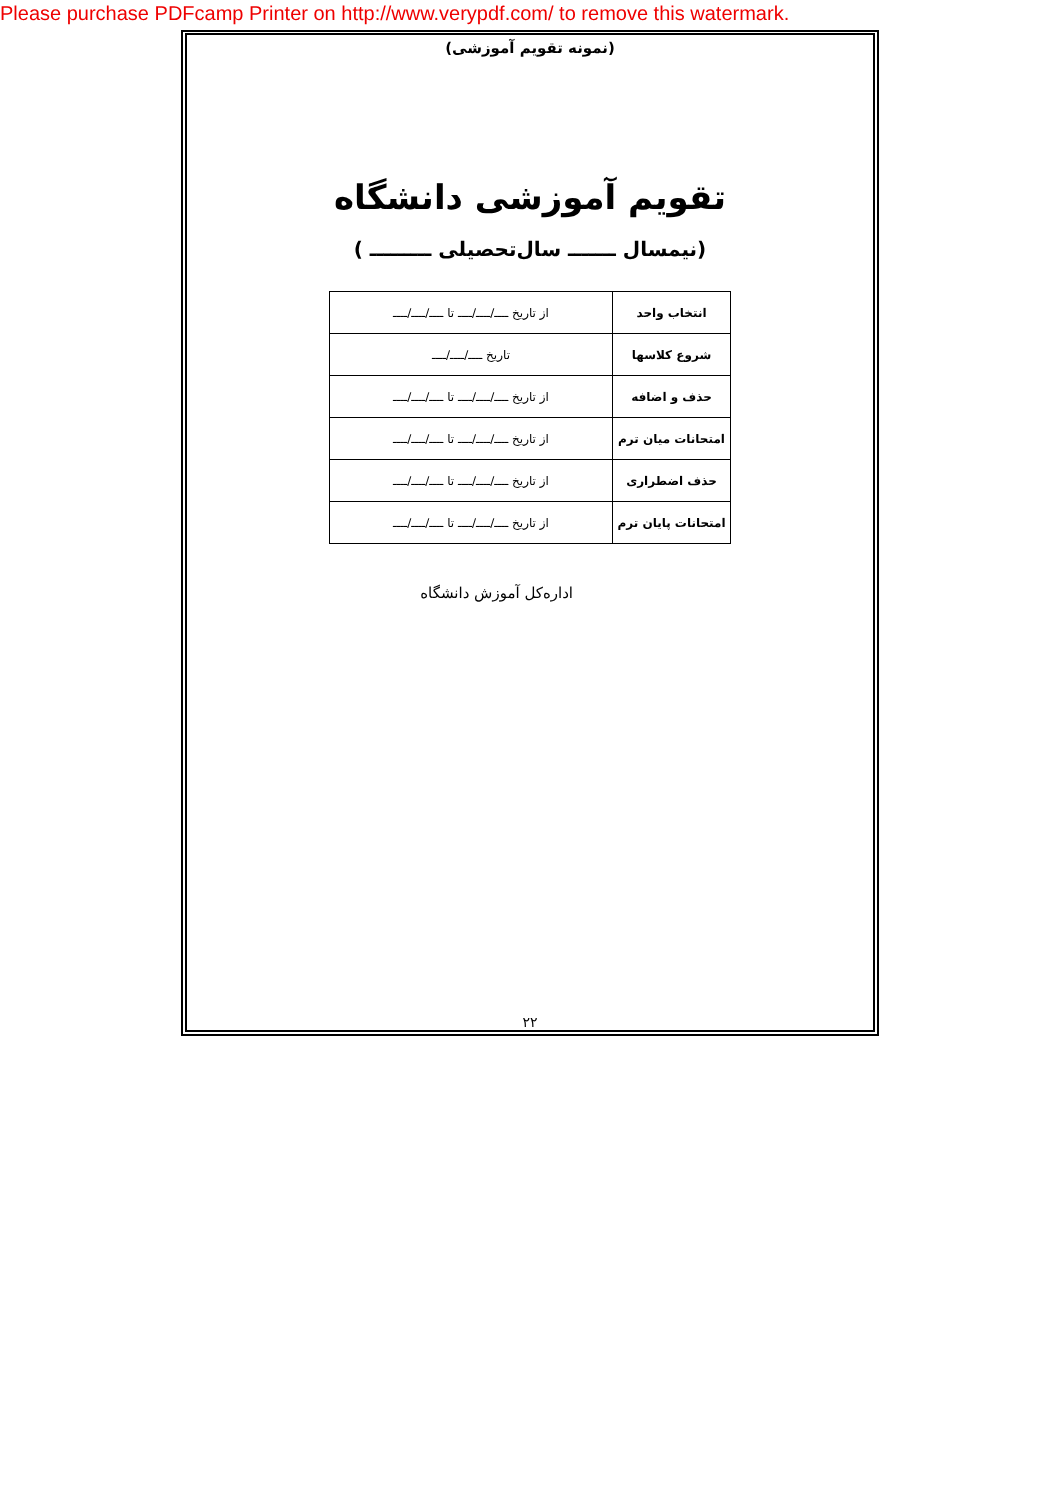Please purchase PDFcamp Printer on http://www.verypdf.com/ to remove this watermark.
(نمونه تقویم آموزشی)
تقویم آموزشی دانشگاه
(نیمسال ـــــــ سال‌تحصیلی ـــــــــ )
| انتخاب واحد | از تاریخ ــــ/ــــ/ــــ تا ــــ/ــــ/ــــ |
| شروع کلاسها | تاریخ ــــ/ــــ/ــــ |
| حذف و اضافه | از تاریخ ــــ/ــــ/ــــ تا ــــ/ــــ/ــــ |
| امتحانات میان ترم | از تاریخ ــــ/ــــ/ــــ تا ــــ/ــــ/ــــ |
| حذف اضطراری | از تاریخ ــــ/ــــ/ــــ تا ــــ/ــــ/ــــ |
| امتحانات پایان ترم | از تاریخ ــــ/ــــ/ــــ تا ــــ/ــــ/ــــ |
اداره‌کل آموزش دانشگاه
۲۲